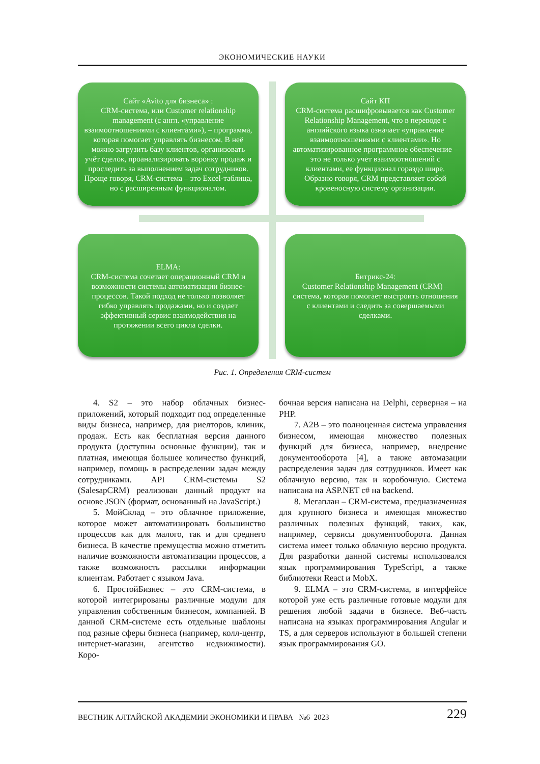ЭКОНОМИЧЕСКИЕ НАУКИ
Сайт «Avito для бизнеса» :
CRM-система, или Customer relationship management (с англ. «управление взаимоотношениями с клиентами»), – программа, которая помогает управлять бизнесом. В неё можно загрузить базу клиентов, организовать учёт сделок, проанализировать воронку продаж и проследить за выполнением задач сотрудников. Проще говоря, CRM-система – это Excel-таблица, но с расширенным функционалом.
Сайт КП
CRM-система расшифровывается как Customer Relationship Management, что в переводе с английского языка означает «управление взаимоотношениями с клиентами». Но автоматизированное программное обеспечение – это не только учет взаимоотношений с клиентами, ее функционал гораздо шире. Образно говоря, CRM представляет собой кровеносную систему организации.
ELMA:
CRM-система сочетает операционный CRM и возможности системы автоматизации бизнес-процессов. Такой подход не только позволяет гибко управлять продажами, но и создает эффективный сервис взаимодействия на протяжении всего цикла сделки.
Битрикс-24:
Customer Relationship Management (CRM) – система, которая помогает выстроить отношения с клиентами и следить за совершаемыми сделками.
Рис. 1. Определения CRM-систем
4. S2 – это набор облачных бизнес-приложений, который подходит под определенные виды бизнеса, например, для риелторов, клиник, продаж. Есть как бесплатная версия данного продукта (доступны основные функции), так и платная, имеющая большее количество функций, например, помощь в распределении задач между сотрудниками. API CRM-системы S2 (SalesapCRM) реализован данный продукт на основе JSON (формат, основанный на JavaScript.)
5. МойСклад – это облачное приложение, которое может автоматизировать большинство процессов как для малого, так и для среднего бизнеса. В качестве премущества можно отметить наличие возможности автоматизации процессов, а также возможность рассылки информации клиентам. Работает с языком Java.
6. ПростойБизнес – это CRM-система, в которой интегрированы различные модули для управления собственным бизнесом, компанией. В данной CRM-системе есть отдельные шаблоны под разные сферы бизнеса (например, колл-центр, интернет-магазин, агентство недвижимости). Коро-
бочная версия написана на Delphi, серверная – на PHP.
7. A2B – это полноценная система управления бизнесом, имеющая множество полезных функций для бизнеса, например, внедрение документооборота [4], а также автомазации распределения задач для сотрудников. Имеет как облачную версию, так и коробочную. Система написана на ASP.NET c# на backend.
8. Мегаплан – CRM-система, предназначенная для крупного бизнеса и имеющая множество различных полезных функций, таких, как, например, сервисы документооборота. Данная система имеет только облачную версию продукта. Для разработки данной системы использовался язык программирования TypeScript, а также библиотеки React и MobX.
9. ELMA – это CRM-система, в интерфейсе которой уже есть различные готовые модули для решения любой задачи в бизнесе. Веб-часть написана на языках программирования Angular и TS, а для серверов используют в большей степени язык программирования GO.
ВЕСТНИК АЛТАЙСКОЙ АКАДЕМИИ ЭКОНОМИКИ И ПРАВА №6 2023 229